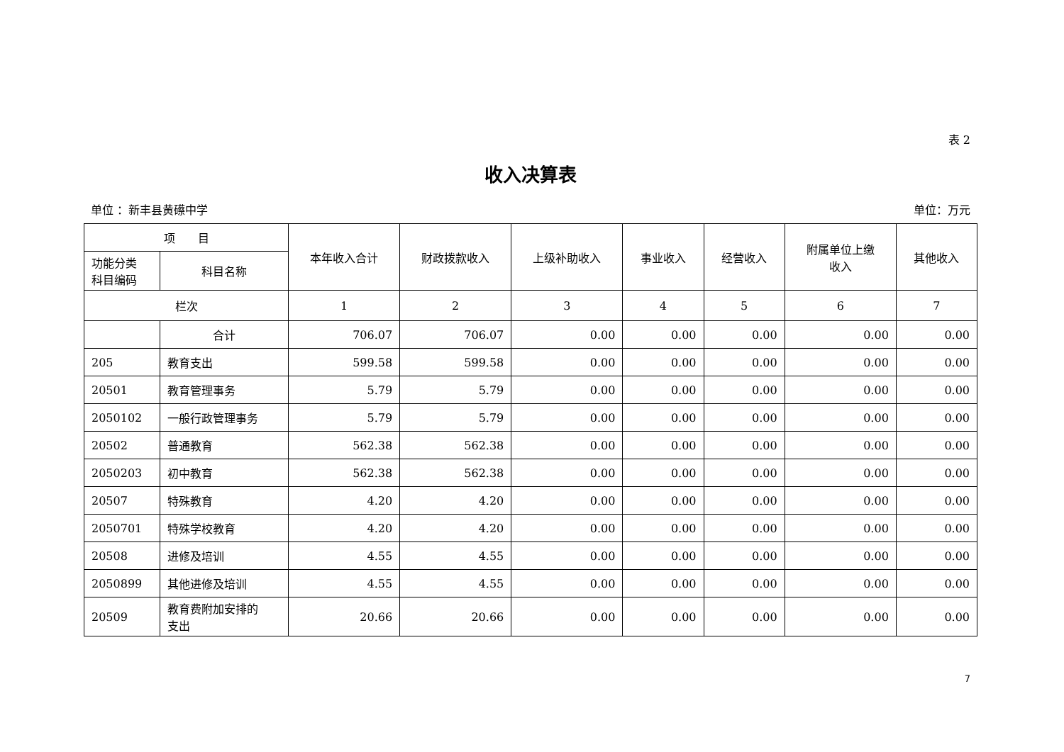表 2
收入决算表
单位 ：新丰县黄礤中学 单位：万元
| 项 目 | | 本年收入合计 | 财政拨款收入 | 上级补助收入 | 事业收入 | 经营收入 | 附属单位上缴 收入 | 其他收入 |
| --- | --- | --- | --- | --- | --- | --- | --- | --- |
| 功能分类 科目编码 | 科目名称 | | | | | | | |
| 栏次 | | 1 | 2 | 3 | 4 | 5 | 6 | 7 |
| | 合计 | 706.07 | 706.07 | 0.00 | 0.00 | 0.00 | 0.00 | 0.00 |
| 205 | 教育支出 | 599.58 | 599.58 | 0.00 | 0.00 | 0.00 | 0.00 | 0.00 |
| 20501 | 教育管理事务 | 5.79 | 5.79 | 0.00 | 0.00 | 0.00 | 0.00 | 0.00 |
| 2050102 | 一般行政管理事务 | 5.79 | 5.79 | 0.00 | 0.00 | 0.00 | 0.00 | 0.00 |
| 20502 | 普通教育 | 562.38 | 562.38 | 0.00 | 0.00 | 0.00 | 0.00 | 0.00 |
| 2050203 | 初中教育 | 562.38 | 562.38 | 0.00 | 0.00 | 0.00 | 0.00 | 0.00 |
| 20507 | 特殊教育 | 4.20 | 4.20 | 0.00 | 0.00 | 0.00 | 0.00 | 0.00 |
| 2050701 | 特殊学校教育 | 4.20 | 4.20 | 0.00 | 0.00 | 0.00 | 0.00 | 0.00 |
| 20508 | 进修及培训 | 4.55 | 4.55 | 0.00 | 0.00 | 0.00 | 0.00 | 0.00 |
| 2050899 | 其他进修及培训 | 4.55 | 4.55 | 0.00 | 0.00 | 0.00 | 0.00 | 0.00 |
| 20509 | 教育费附加安排的 支出 | 20.66 | 20.66 | 0.00 | 0.00 | 0.00 | 0.00 | 0.00 |
7